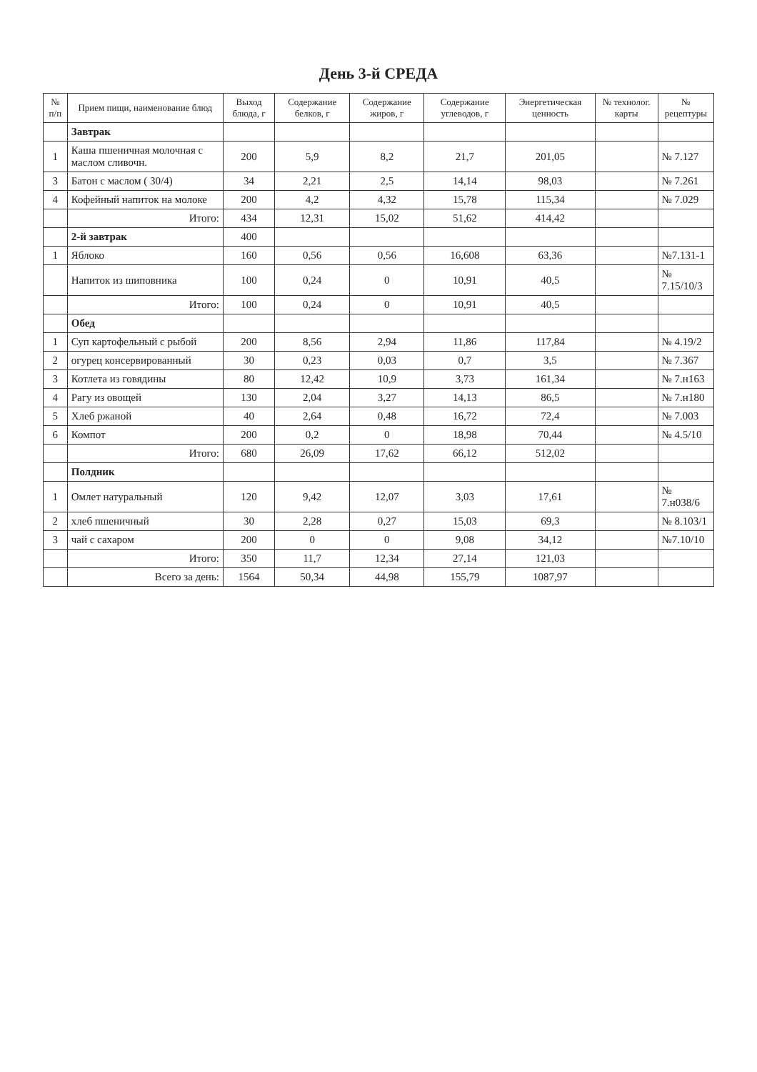День 3-й СРЕДА
| № п/п | Прием пищи, наименование блюд | Выход блюда, г | Содержание белков, г | Содержание жиров, г | Содержание углеводов, г | Энергетическая ценность | № технолог. карты | № рецептуры |
| --- | --- | --- | --- | --- | --- | --- | --- | --- |
| | Завтрак | | | | | | | |
| 1 | Каша пшеничная молочная с маслом сливочн. | 200 | 5,9 | 8,2 | 21,7 | 201,05 | | № 7.127 |
| 3 | Батон с маслом ( 30/4) | 34 | 2,21 | 2,5 | 14,14 | 98,03 | | № 7.261 |
| 4 | Кофейный напиток на молоке | 200 | 4,2 | 4,32 | 15,78 | 115,34 | | № 7.029 |
| | Итого: | 434 | 12,31 | 15,02 | 51,62 | 414,42 | | |
| | 2-й завтрак | 400 | | | | | | |
| 1 | Яблоко | 160 | 0,56 | 0,56 | 16,608 | 63,36 | | №7.131-1 |
| | Напиток из шиповника | 100 | 0,24 | 0 | 10,91 | 40,5 | | № 7.15/10/3 |
| | Итого: | 100 | 0,24 | 0 | 10,91 | 40,5 | | |
| | Обед | | | | | | | |
| 1 | Суп картофельный с рыбой | 200 | 8,56 | 2,94 | 11,86 | 117,84 | | № 4.19/2 |
| 2 | огурец консервированный | 30 | 0,23 | 0,03 | 0,7 | 3,5 | | № 7.367 |
| 3 | Котлета из говядины | 80 | 12,42 | 10,9 | 3,73 | 161,34 | | № 7.н163 |
| 4 | Рагу из овощей | 130 | 2,04 | 3,27 | 14,13 | 86,5 | | № 7.н180 |
| 5 | Хлеб ржаной | 40 | 2,64 | 0,48 | 16,72 | 72,4 | | № 7.003 |
| 6 | Компот | 200 | 0,2 | 0 | 18,98 | 70,44 | | № 4.5/10 |
| | Итого: | 680 | 26,09 | 17,62 | 66,12 | 512,02 | | |
| | Полдник | | | | | | | |
| 1 | Омлет натуральный | 120 | 9,42 | 12,07 | 3,03 | 17,61 | | № 7.н038/6 |
| 2 | хлеб пшеничный | 30 | 2,28 | 0,27 | 15,03 | 69,3 | | № 8.103/1 |
| 3 | чай с сахаром | 200 | 0 | 0 | 9,08 | 34,12 | | №7.10/10 |
| | Итого: | 350 | 11,7 | 12,34 | 27,14 | 121,03 | | |
| | Всего за день: | 1564 | 50,34 | 44,98 | 155,79 | 1087,97 | | |